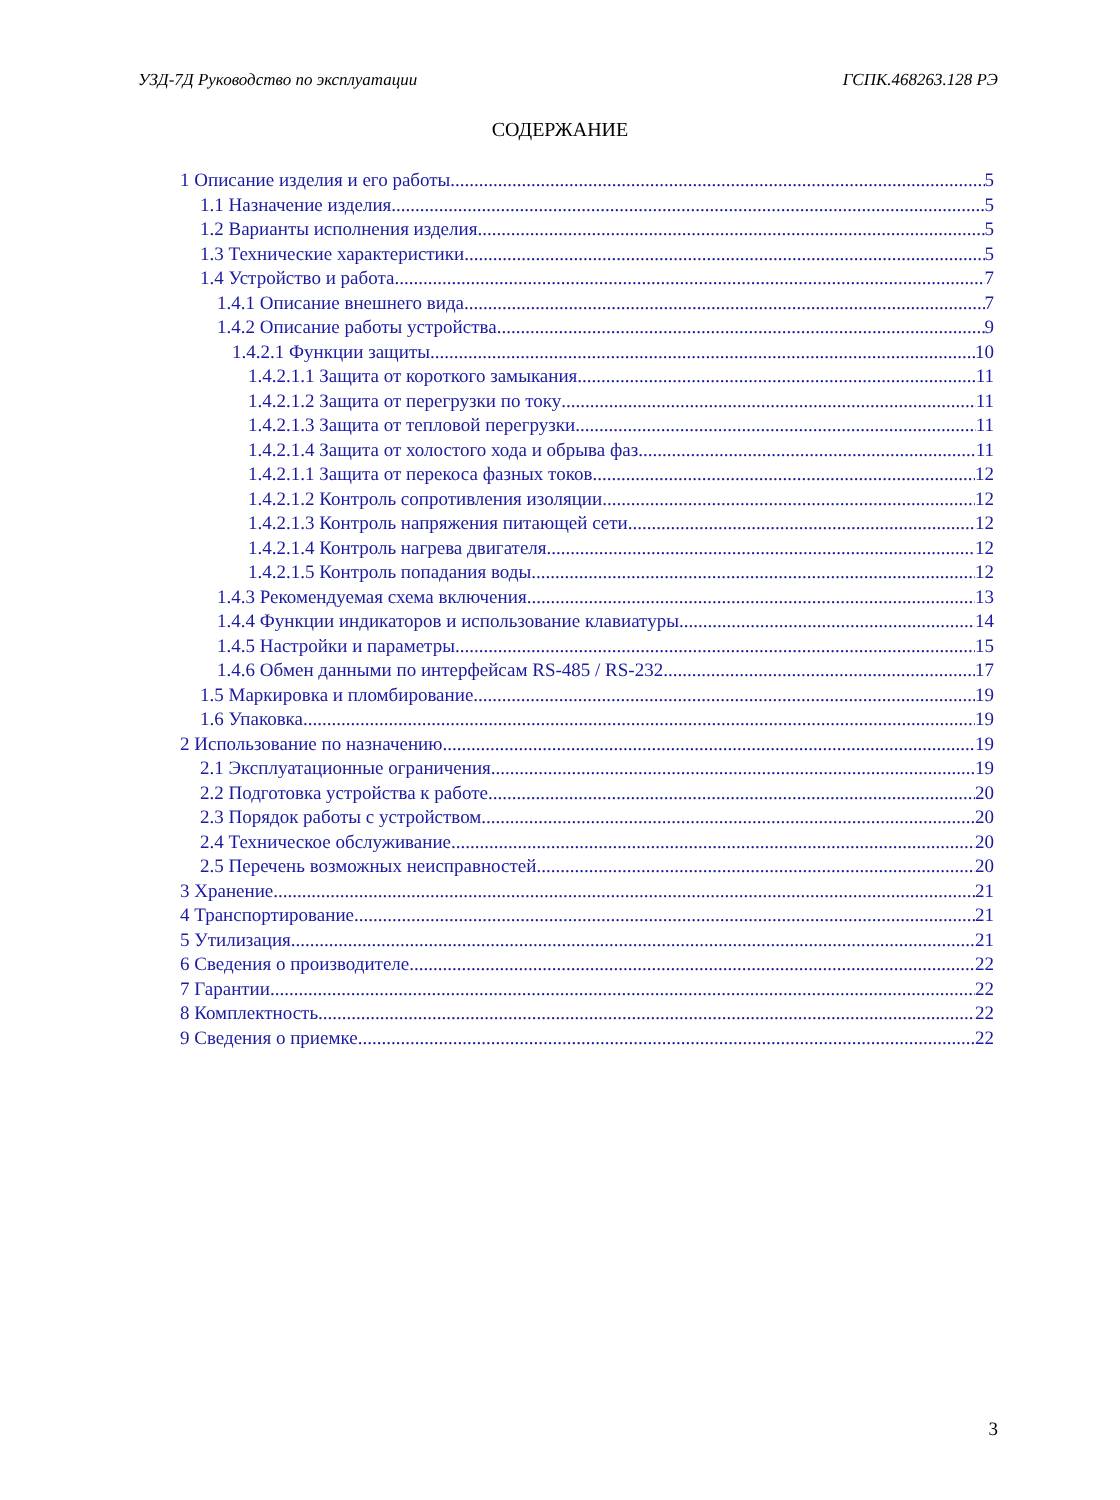УЗД-7Д Руководство по эксплуатации ГСПК.468263.128 РЭ
СОДЕРЖАНИЕ
1 Описание изделия и его работы 5
1.1 Назначение изделия 5
1.2 Варианты исполнения изделия 5
1.3 Технические характеристики 5
1.4 Устройство и работа 7
1.4.1 Описание внешнего вида 7
1.4.2 Описание работы устройства 9
1.4.2.1 Функции защиты 10
1.4.2.1.1 Защита от короткого замыкания 11
1.4.2.1.2 Защита от перегрузки по току 11
1.4.2.1.3 Защита от тепловой перегрузки 11
1.4.2.1.4 Защита от холостого хода и обрыва фаз 11
1.4.2.1.1 Защита от перекоса фазных токов 12
1.4.2.1.2 Контроль сопротивления изоляции 12
1.4.2.1.3 Контроль напряжения питающей сети 12
1.4.2.1.4 Контроль нагрева двигателя 12
1.4.2.1.5 Контроль попадания воды 12
1.4.3 Рекомендуемая схема включения 13
1.4.4 Функции индикаторов и использование клавиатуры 14
1.4.5 Настройки и параметры 15
1.4.6 Обмен данными по интерфейсам RS-485 / RS-232 17
1.5 Маркировка и пломбирование 19
1.6 Упаковка 19
2 Использование по назначению 19
2.1 Эксплуатационные ограничения 19
2.2 Подготовка устройства к работе 20
2.3 Порядок работы с устройством 20
2.4 Техническое обслуживание 20
2.5 Перечень возможных неисправностей 20
3 Хранение 21
4 Транспортирование 21
5 Утилизация 21
6 Сведения о производителе 22
7 Гарантии 22
8 Комплектность 22
9 Сведения о приемке 22
3